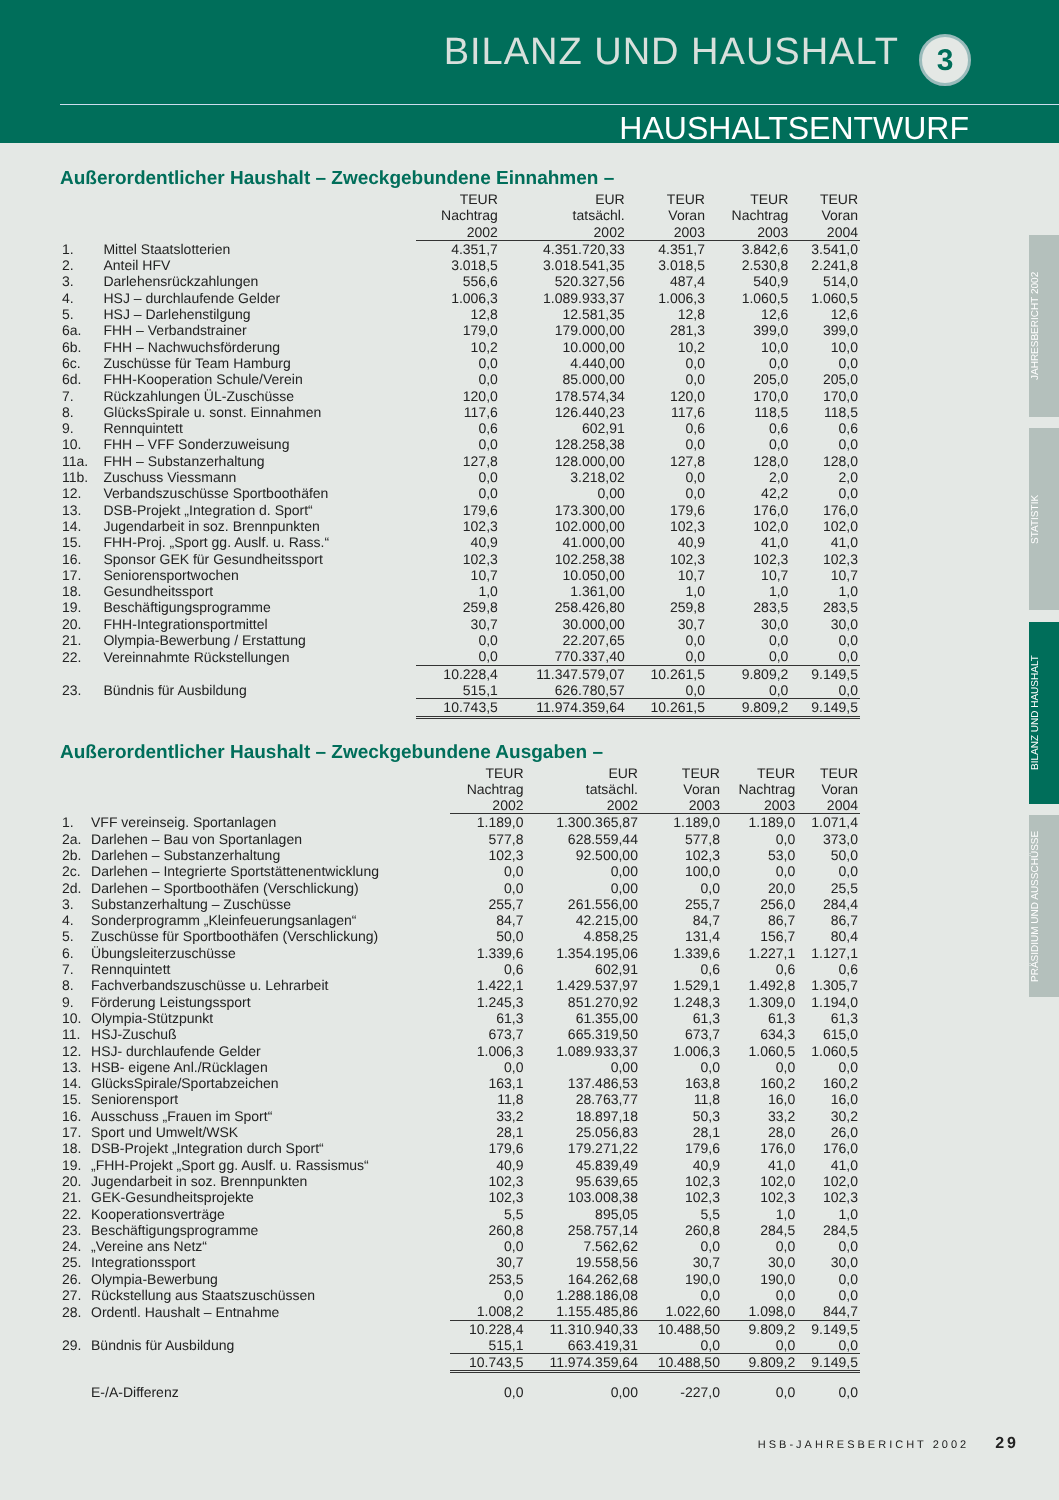BILANZ UND HAUSHALT 3
HAUSHALTSENTWURF
JAHRESBERICHT 2002
STATISTIK
BILANZ UND HAUSHALT
PRÄSIDIUM UND AUSSCHÜSSE
Außerordentlicher Haushalt – Zweckgebundene Einnahmen –
| | | TEUR Nachtrag 2002 | EUR tatsächl. 2002 | TEUR Voran 2003 | TEUR Nachtrag 2003 | TEUR Voran 2004 |
| --- | --- | --- | --- | --- | --- | --- |
| 1. | Mittel Staatslotterien | 4.351,7 | 4.351.720,33 | 4.351,7 | 3.842,6 | 3.541,0 |
| 2. | Anteil HFV | 3.018,5 | 3.018.541,35 | 3.018,5 | 2.530,8 | 2.241,8 |
| 3. | Darlehensrückzahlungen | 556,6 | 520.327,56 | 487,4 | 540,9 | 514,0 |
| 4. | HSJ – durchlaufende Gelder | 1.006,3 | 1.089.933,37 | 1.006,3 | 1.060,5 | 1.060,5 |
| 5. | HSJ – Darlehenstilgung | 12,8 | 12.581,35 | 12,8 | 12,6 | 12,6 |
| 6a. | FHH – Verbandstrainer | 179,0 | 179.000,00 | 281,3 | 399,0 | 399,0 |
| 6b. | FHH – Nachwuchsförderung | 10,2 | 10.000,00 | 10,2 | 10,0 | 10,0 |
| 6c. | Zuschüsse für Team Hamburg | 0,0 | 4.440,00 | 0,0 | 0,0 | 0,0 |
| 6d. | FHH-Kooperation Schule/Verein | 0,0 | 85.000,00 | 0,0 | 205,0 | 205,0 |
| 7. | Rückzahlungen ÜL-Zuschüsse | 120,0 | 178.574,34 | 120,0 | 170,0 | 170,0 |
| 8. | GlücksSpirale u. sonst. Einnahmen | 117,6 | 126.440,23 | 117,6 | 118,5 | 118,5 |
| 9. | Rennquintett | 0,6 | 602,91 | 0,6 | 0,6 | 0,6 |
| 10. | FHH – VFF Sonderzuweisung | 0,0 | 128.258,38 | 0,0 | 0,0 | 0,0 |
| 11a. | FHH – Substanzerhaltung | 127,8 | 128.000,00 | 127,8 | 128,0 | 128,0 |
| 11b. | Zuschuss Viessmann | 0,0 | 3.218,02 | 0,0 | 2,0 | 2,0 |
| 12. | Verbandszuschüsse Sportboothäfen | 0,0 | 0,00 | 0,0 | 42,2 | 0,0 |
| 13. | DSB-Projekt „Integration d. Sport“ | 179,6 | 173.300,00 | 179,6 | 176,0 | 176,0 |
| 14. | Jugendarbeit in soz. Brennpunkten | 102,3 | 102.000,00 | 102,3 | 102,0 | 102,0 |
| 15. | FHH-Proj. „Sport gg. Auslf. u. Rass.“ | 40,9 | 41.000,00 | 40,9 | 41,0 | 41,0 |
| 16. | Sponsor GEK für Gesundheitssport | 102,3 | 102.258,38 | 102,3 | 102,3 | 102,3 |
| 17. | Seniorensportwochen | 10,7 | 10.050,00 | 10,7 | 10,7 | 10,7 |
| 18. | Gesundheitssport | 1,0 | 1.361,00 | 1,0 | 1,0 | 1,0 |
| 19. | Beschäftigungsprogramme | 259,8 | 258.426,80 | 259,8 | 283,5 | 283,5 |
| 20. | FHH-Integrationsportmittel | 30,7 | 30.000,00 | 30,7 | 30,0 | 30,0 |
| 21. | Olympia-Bewerbung / Erstattung | 0,0 | 22.207,65 | 0,0 | 0,0 | 0,0 |
| 22. | Vereinnahmte Rückstellungen | 0,0 | 770.337,40 | 0,0 | 0,0 | 0,0 |
| | | 10.228,4 | 11.347.579,07 | 10.261,5 | 9.809,2 | 9.149,5 |
| 23. | Bündnis für Ausbildung | 515,1 | 626.780,57 | 0,0 | 0,0 | 0,0 |
| | | 10.743,5 | 11.974.359,64 | 10.261,5 | 9.809,2 | 9.149,5 |
Außerordentlicher Haushalt – Zweckgebundene Ausgaben –
| | | TEUR Nachtrag 2002 | EUR tatsächl. 2002 | TEUR Voran 2003 | TEUR Nachtrag 2003 | TEUR Voran 2004 |
| --- | --- | --- | --- | --- | --- | --- |
| 1. | VFF vereinseig. Sportanlagen | 1.189,0 | 1.300.365,87 | 1.189,0 | 1.189,0 | 1.071,4 |
| 2a. | Darlehen – Bau von Sportanlagen | 577,8 | 628.559,44 | 577,8 | 0,0 | 373,0 |
| 2b. | Darlehen – Substanzerhaltung | 102,3 | 92.500,00 | 102,3 | 53,0 | 50,0 |
| 2c. | Darlehen – Integrierte Sportstättenentwicklung | 0,0 | 0,00 | 100,0 | 0,0 | 0,0 |
| 2d. | Darlehen – Sportboothäfen (Verschlickung) | 0,0 | 0,00 | 0,0 | 20,0 | 25,5 |
| 3. | Substanzerhaltung – Zuschüsse | 255,7 | 261.556,00 | 255,7 | 256,0 | 284,4 |
| 4. | Sonderprogramm „Kleinfeuerungsanlagen“ | 84,7 | 42.215,00 | 84,7 | 86,7 | 86,7 |
| 5. | Zuschüsse für Sportboothäfen (Verschlickung) | 50,0 | 4.858,25 | 131,4 | 156,7 | 80,4 |
| 6. | Übungsleiterzuschüsse | 1.339,6 | 1.354.195,06 | 1.339,6 | 1.227,1 | 1.127,1 |
| 7. | Rennquintett | 0,6 | 602,91 | 0,6 | 0,6 | 0,6 |
| 8. | Fachverbandszuschüsse u. Lehrarbeit | 1.422,1 | 1.429.537,97 | 1.529,1 | 1.492,8 | 1.305,7 |
| 9. | Förderung Leistungssport | 1.245,3 | 851.270,92 | 1.248,3 | 1.309,0 | 1.194,0 |
| 10. | Olympia-Stützpunkt | 61,3 | 61.355,00 | 61,3 | 61,3 | 61,3 |
| 11. | HSJ-Zuschuß | 673,7 | 665.319,50 | 673,7 | 634,3 | 615,0 |
| 12. | HSJ- durchlaufende Gelder | 1.006,3 | 1.089.933,37 | 1.006,3 | 1.060,5 | 1.060,5 |
| 13. | HSB- eigene Anl./Rücklagen | 0,0 | 0,00 | 0,0 | 0,0 | 0,0 |
| 14. | GlücksSpirale/Sportabzeichen | 163,1 | 137.486,53 | 163,8 | 160,2 | 160,2 |
| 15. | Seniorensport | 11,8 | 28.763,77 | 11,8 | 16,0 | 16,0 |
| 16. | Ausschuss „Frauen im Sport“ | 33,2 | 18.897,18 | 50,3 | 33,2 | 30,2 |
| 17. | Sport und Umwelt/WSK | 28,1 | 25.056,83 | 28,1 | 28,0 | 26,0 |
| 18. | DSB-Projekt „Integration durch Sport“ | 179,6 | 179.271,22 | 179,6 | 176,0 | 176,0 |
| 19. | „FHH-Projekt „Sport gg. Auslf. u. Rassismus“ | 40,9 | 45.839,49 | 40,9 | 41,0 | 41,0 |
| 20. | Jugendarbeit in soz. Brennpunkten | 102,3 | 95.639,65 | 102,3 | 102,0 | 102,0 |
| 21. | GEK-Gesundheitsprojekte | 102,3 | 103.008,38 | 102,3 | 102,3 | 102,3 |
| 22. | Kooperationsverträge | 5,5 | 895,05 | 5,5 | 1,0 | 1,0 |
| 23. | Beschäftigungsprogramme | 260,8 | 258.757,14 | 260,8 | 284,5 | 284,5 |
| 24. | „Vereine ans Netz“ | 0,0 | 7.562,62 | 0,0 | 0,0 | 0,0 |
| 25. | Integrationssport | 30,7 | 19.558,56 | 30,7 | 30,0 | 30,0 |
| 26. | Olympia-Bewerbung | 253,5 | 164.262,68 | 190,0 | 190,0 | 0,0 |
| 27. | Rückstellung aus Staatszuschüssen | 0,0 | 1.288.186,08 | 0,0 | 0,0 | 0,0 |
| 28. | Ordentl. Haushalt – Entnahme | 1.008,2 | 1.155.485,86 | 1.022,60 | 1.098,0 | 844,7 |
| | | 10.228,4 | 11.310.940,33 | 10.488,50 | 9.809,2 | 9.149,5 |
| 29. | Bündnis für Ausbildung | 515,1 | 663.419,31 | 0,0 | 0,0 | 0,0 |
| | | 10.743,5 | 11.974.359,64 | 10.488,50 | 9.809,2 | 9.149,5 |
| | E-/A-Differenz | 0,0 | 0,00 | -227,0 | 0,0 | 0,0 |
HSB-JAHRESBERICHT 2002 29